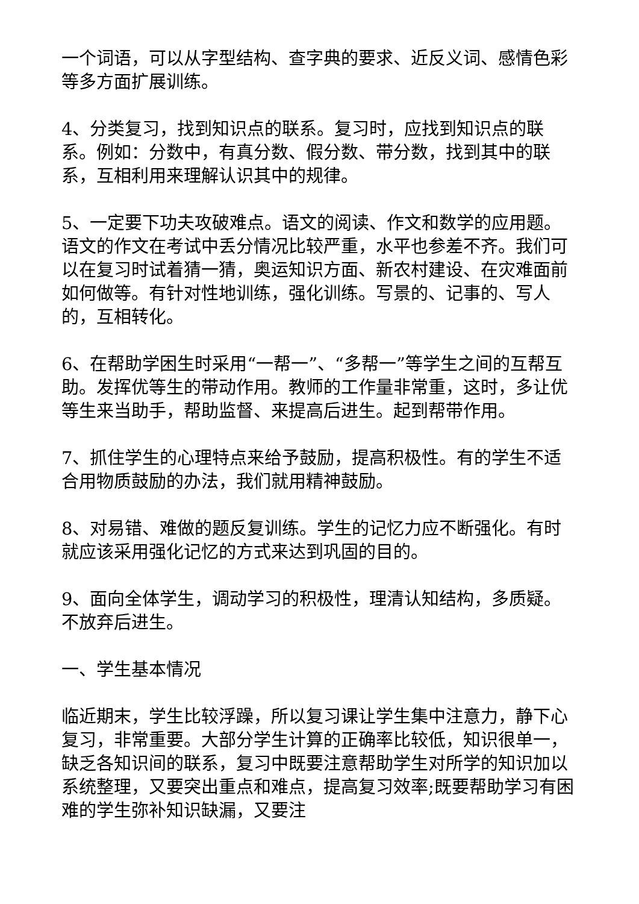一个词语，可以从字型结构、查字典的要求、近反义词、感情色彩等多方面扩展训练。
4、分类复习，找到知识点的联系。复习时，应找到知识点的联系。例如：分数中，有真分数、假分数、带分数，找到其中的联系，互相利用来理解认识其中的规律。
5、一定要下功夫攻破难点。语文的阅读、作文和数学的应用题。语文的作文在考试中丢分情况比较严重，水平也参差不齐。我们可以在复习时试着猜一猜，奥运知识方面、新农村建设、在灾难面前如何做等。有针对性地训练，强化训练。写景的、记事的、写人的，互相转化。
6、在帮助学困生时采用“一帮一”、“多帮一”等学生之间的互帮互助。发挥优等生的带动作用。教师的工作量非常重，这时，多让优等生来当助手，帮助监督、来提高后进生。起到帮带作用。
7、抓住学生的心理特点来给予鼓励，提高积极性。有的学生不适合用物质鼓励的办法，我们就用精神鼓励。
8、对易错、难做的题反复训练。学生的记忆力应不断强化。有时就应该采用强化记忆的方式来达到巩固的目的。
9、面向全体学生，调动学习的积极性，理清认知结构，多质疑。不放弃后进生。
一、学生基本情况
临近期末，学生比较浮躁，所以复习课让学生集中注意力，静下心复习，非常重要。大部分学生计算的正确率比较低，知识很单一，缺乏各知识间的联系，复习中既要注意帮助学生对所学的知识加以系统整理，又要突出重点和难点，提高复习效率;既要帮助学习有困难的学生弥补知识缺漏，又要注